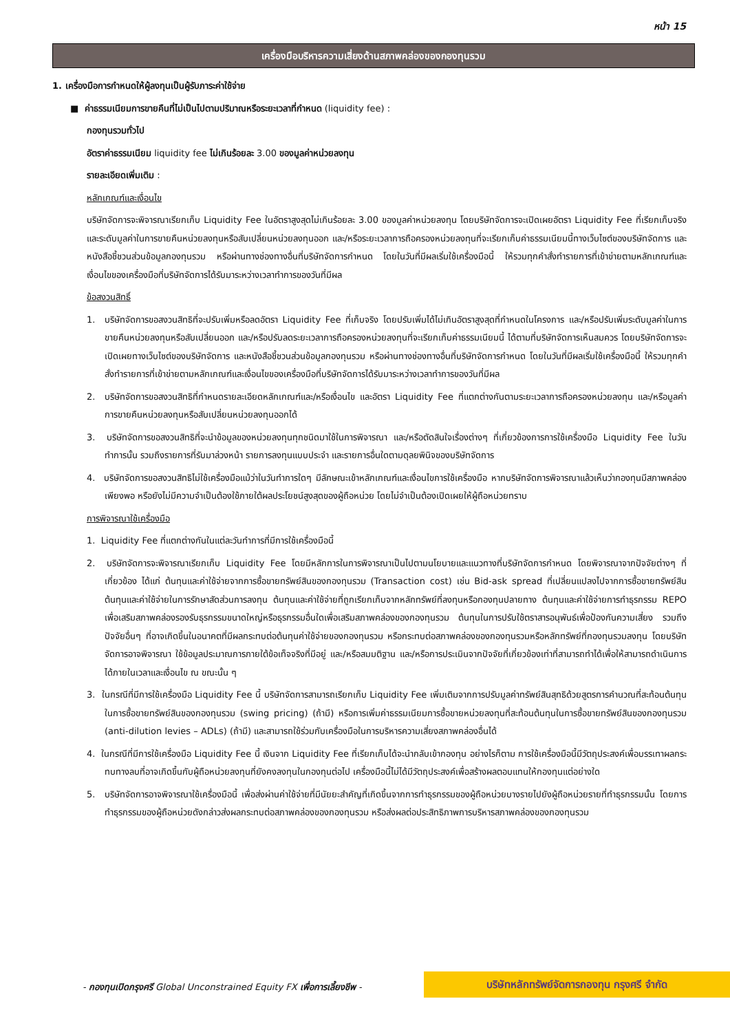หน้า 15
เครื่องมือบริหารความเสี่ยงด้านสภาพคล่องของกองทุนรวม
1. เครื่องมือการกำหนดให้ผู้ลงทุนเป็นผู้รับภาระค่าใช้จ่าย
■ ค่าธรรมเนียมการขายคืนที่ไม่เป็นไปตามปริมาณหรือระยะเวลาที่กำหนด (liquidity fee) :
กองทุนรวมทั่วไป
อัตราค่าธรรมเนียม liquidity fee ไม่เกินร้อยละ 3.00 ของมูลค่าหน่วยลงทุน
รายละเอียดเพิ่มเติม :
หลักเกณฑ์และเงื่อนไข
บริษัทจัดการจะพิจารณาเรียกเก็บ Liquidity Fee ในอัตราสูงสุดไม่เกินร้อยละ 3.00 ของมูลค่าหน่วยลงทุน โดยบริษัทจัดการจะเปิดเผยอัตรา Liquidity Fee ที่เรียกเก็บจริง และระดับมูลค่าในการขายคืนหน่วยลงทุนหรือสับเปลี่ยนหน่วยลงทุนออก และ/หรือระยะเวลาการถือครองหน่วยลงทุนที่จะเรียกเก็บค่าธรรมเนียมนี้ทางเว็บไซต์ของบริษัทจัดการ และหนังสือชี้ชวนส่วนข้อมูลกองทุนรวม หรือผ่านทางช่องทางอื่นที่บริษัทจัดการกำหนด โดยในวันที่มีผลเริ่มใช้เครื่องมือนี้ ให้รวมทุกคำสั่งทำรายการที่เข้าข่ายตามหลักเกณฑ์และเงื่อนไขของเครื่องมือที่บริษัทจัดการได้รับมาระหว่างเวลาทำการของวันที่มีผล
ข้อสงวนสิทธิ์
1. บริษัทจัดการขอสงวนสิทธิที่จะปรับเพิ่มหรือลดอัตรา Liquidity Fee ที่เก็บจริง โดยปรับเพิ่มได้ไม่เกินอัตราสูงสุดที่กำหนดในโครงการ และ/หรือปรับเพิ่มระดับมูลค่าในการขายคืนหน่วยลงทุนหรือสับเปลี่ยนออก และ/หรือปรับลดระยะเวลาการถือครองหน่วยลงทุนที่จะเรียกเก็บค่าธรรมเนียมนี้ ได้ตามที่บริษัทจัดการเห็นสมควร โดยบริษัทจัดการจะเปิดเผยทางเว็บไซต์ของบริษัทจัดการ และหนังสือชี้ชวนส่วนข้อมูลกองทุนรวม หรือผ่านทางช่องทางอื่นที่บริษัทจัดการกำหนด โดยในวันที่มีผลเริ่มใช้เครื่องมือนี้ ให้รวมทุกคำสั่งทำรายการที่เข้าข่ายตามหลักเกณฑ์และเงื่อนไขของเครื่องมือที่บริษัทจัดการได้รับมาระหว่างเวลาทำการของวันที่มีผล
2. บริษัทจัดการขอสงวนสิทธิที่กำหนดรายละเอียดหลักเกณฑ์และ/หรือเงื่อนไข และอัตรา Liquidity Fee ที่แตกต่างกันตามระยะเวลาการถือครองหน่วยลงทุน และ/หรือมูลค่าการขายคืนหน่วยลงทุนหรือสับเปลี่ยนหน่วยลงทุนออกได้
3. บริษัทจัดการขอสงวนสิทธิที่จะนำข้อมูลของหน่วยลงทุนทุกชนิดมาใช้ในการพิจารณา และ/หรือตัดสินใจเรื่องต่างๆ ที่เกี่ยวข้องการการใช้เครื่องมือ Liquidity Fee ในวันทำการนั้น รวมถึงรายการที่รับมาล่วงหน้า รายการลงทุนแบบประจำ และรายการอื่นใดตามดุลยพินิจของบริษัทจัดการ
4. บริษัทจัดการขอสงวนสิทธิไม่ใช้เครื่องมือแม้ว่าในวันทำการใดๆ มีลักษณะเข้าหลักเกณฑ์และเงื่อนไขการใช้เครื่องมือ หากบริษัทจัดการพิจารณาแล้วเห็นว่ากองทุนมีสภาพคล่องเพียงพอ หรือยังไม่มีความจำเป็นต้องใช้ภายใต้ผลประโยชน์สูงสุดของผู้ถือหน่วย โดยไม่จำเป็นต้องเปิดเผยให้ผู้ถือหน่วยทราบ
การพิจารณาใช้เครื่องมือ
1. Liquidity Fee ที่แตกต่างกันในแต่ละวันทำการที่มีการใช้เครื่องมือนี้
2. บริษัทจัดการจะพิจารณาเรียกเก็บ Liquidity Fee โดยมีหลักการในการพิจารณาเป็นไปตามนโยบายและแนวทางที่บริษัทจัดการกำหนด โดยพิจารณาจากปัจจัยต่างๆ ที่เกี่ยวข้อง ได้แก่ ต้นทุนและค่าใช้จ่ายจากการซื้อขายทรัพย์สินของกองทุนรวม (Transaction cost) เช่น Bid-ask spread ที่เปลี่ยนแปลงไปจากการซื้อขายทรัพย์สิน ต้นทุนและค่าใช้จ่ายในการรักษาสัดส่วนการลงทุน ต้นทุนและค่าใช้จ่ายที่ถูกเรียกเก็บจากหลักทรัพย์ที่ลงทุนหรือกองทุนปลายทาง ต้นทุนและค่าใช้จ่ายการทำธุรกรรม REPO เพื่อเสริมสภาพคล่องรองรับธุรกรรมขนาดใหญ่หรือธุรกรรมอื่นใดเพื่อเสริมสภาพคล่องของกองทุนรวม ต้นทุนในการปรับใช้ตราสารอนุพันธ์เพื่อป้องกันความเสี่ยง รวมถึงปัจจัยอื่นๆ ที่อาจเกิดขึ้นในอนาคตที่มีผลกระทบต่อต้นทุนค่าใช้จ่ายของกองทุนรวม หรือกระทบต่อสภาพคล่องของกองทุนรวมหรือหลักทรัพย์ที่กองทุนรวมลงทุน โดยบริษัทจัดการอาจพิจารณา ใช้ข้อมูลประมาณการภายใต้ข้อเท็จจริงที่มีอยู่ และ/หรือสมมติฐาน และ/หรือการประเมินจากปัจจัยที่เกี่ยวข้องเท่าที่สามารถทำได้เพื่อให้สามารถดำเนินการได้ภายในเวลาและเงื่อนไข ณ ขณะนั้น ๆ
3. ในกรณีที่มีการใช้เครื่องมือ Liquidity Fee นี้ บริษัทจัดการสามารถเรียกเก็บ Liquidity Fee เพิ่มเติมจากการปรับมูลค่าทรัพย์สินสุทธิด้วยสูตรการคำนวณที่สะท้อนต้นทุนในการซื้อขายทรัพย์สินของกองทุนรวม (swing pricing) (ถ้ามี) หรือการเพิ่มค่าธรรมเนียมการซื้อขายหน่วยลงทุนที่สะท้อนต้นทุนในการซื้อขายทรัพย์สินของกองทุนรวม (anti-dilution levies – ADLs) (ถ้ามี) และสามารถใช้ร่วมกับเครื่องมือในการบริหารความเสี่ยงสภาพคล่องอื่นได้
4. ในกรณีที่มีการใช้เครื่องมือ Liquidity Fee นี้ เงินจาก Liquidity Fee ที่เรียกเก็บได้จะนำกลับเข้ากองทุน อย่างไรก็ตาม การใช้เครื่องมือนี้มีวัตถุประสงค์เพื่อบรรเทาผลกระทบทางลบที่อาจเกิดขึ้นกับผู้ถือหน่วยลงทุนที่ยังคงลงทุนในกองทุนต่อไป เครื่องมือนี้ไม่ได้มีวัตถุประสงค์เพื่อสร้างผลตอบแทนให้กองทุนแต่อย่างใด
5. บริษัทจัดการอาจพิจารณาใช้เครื่องมือนี้ เพื่อส่งผ่านค่าใช้จ่ายที่มีนัยยะสำคัญที่เกิดขึ้นจากการทำธุรกรรมของผู้ถือหน่วยบางรายไปยังผู้ถือหน่วยรายที่ทำธุรกรรมนั้น โดยการทำธุรกรรมของผู้ถือหน่วยดังกล่าวส่งผลกระทบต่อสภาพคล่องของกองทุนรวม หรือส่งผลต่อประสิทธิภาพการบริหารสภาพคล่องของกองทุนรวม
- กองทุนเปิดกรุงศรี Global Unconstrained Equity FX เพื่อการเลี้ยงชีพ -
บริษัทหลักทรัพย์จัดการกองทุน กรุงศรี จำกัด